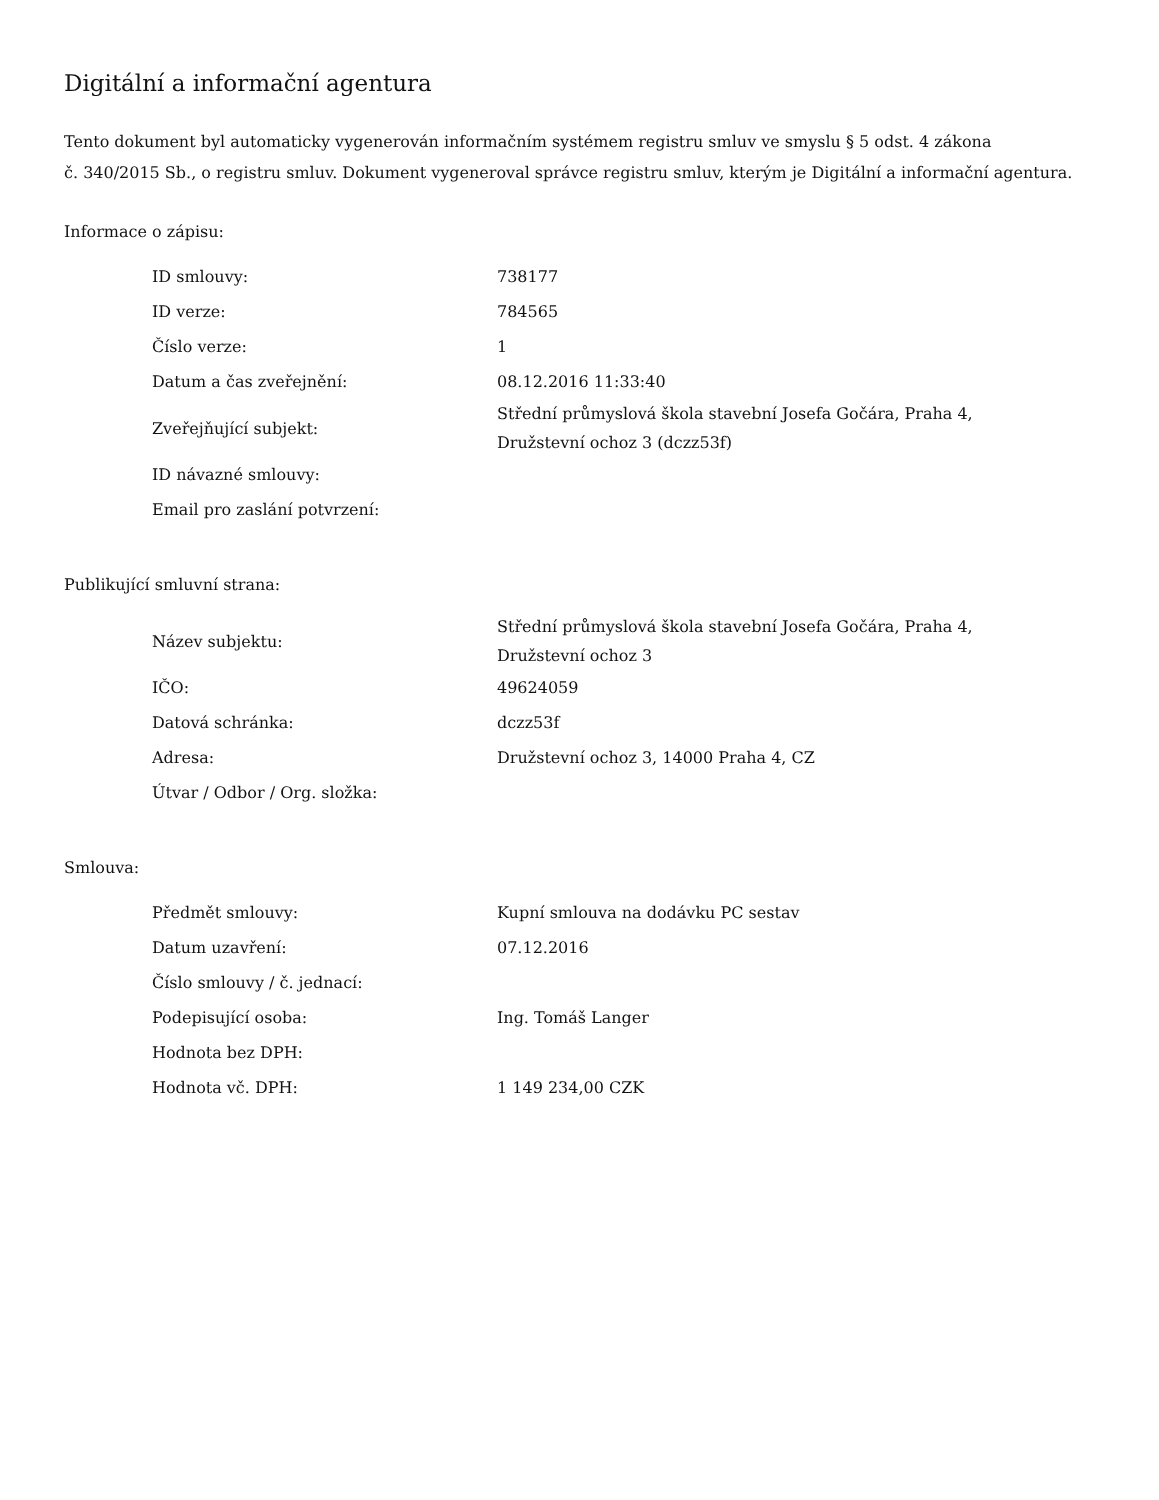Digitální a informační agentura
Tento dokument byl automaticky vygenerován informačním systémem registru smluv ve smyslu § 5 odst. 4 zákona
č. 340/2015 Sb., o registru smluv. Dokument vygeneroval správce registru smluv, kterým je Digitální a informační agentura.
Informace o zápisu:
| ID smlouvy: | 738177 |
| ID verze: | 784565 |
| Číslo verze: | 1 |
| Datum a čas zveřejnění: | 08.12.2016 11:33:40 |
| Zveřejňující subjekt: | Střední průmyslová škola stavební Josefa Gočára, Praha 4, Družstevní ochoz 3 (dczz53f) |
| ID návazné smlouvy: | |
| Email pro zaslání potvrzení: | |
Publikující smluvní strana:
| Název subjektu: | Střední průmyslová škola stavební Josefa Gočára, Praha 4, Družstevní ochoz 3 |
| IČO: | 49624059 |
| Datová schránka: | dczz53f |
| Adresa: | Družstevní ochoz 3, 14000 Praha 4, CZ |
| Útvar / Odbor / Org. složka: | |
Smlouva:
| Předmět smlouvy: | Kupní smlouva na dodávku PC sestav |
| Datum uzavření: | 07.12.2016 |
| Číslo smlouvy / č. jednací: | |
| Podepisující osoba: | Ing. Tomáš Langer |
| Hodnota bez DPH: | |
| Hodnota vč. DPH: | 1 149 234,00 CZK |